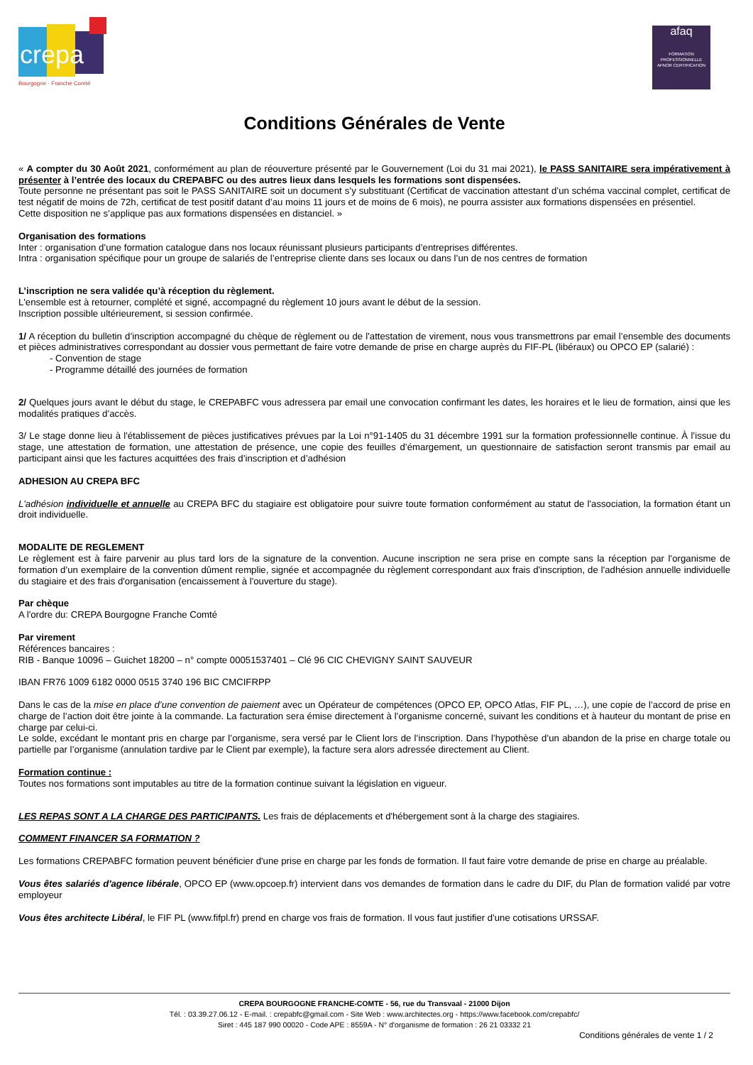crepa
Bourgogne · Franche Comté
afaq
FORMATION PROFESSIONNELLE
AFNOR CERTIFICATION
Conditions Générales de Vente
« A compter du 30 Août 2021, conformément au plan de réouverture présenté par le Gouvernement (Loi du 31 mai 2021), le PASS SANITAIRE sera impérativement à présenter à l’entrée des locaux du CREPABFC ou des autres lieux dans lesquels les formations sont dispensées.
Toute personne ne présentant pas soit le PASS SANITAIRE soit un document s’y substituant (Certificat de vaccination attestant d’un schéma vaccinal complet, certificat de test négatif de moins de 72h, certificat de test positif datant d’au moins 11 jours et de moins de 6 mois), ne pourra assister aux formations dispensées en présentiel.
Cette disposition ne s’applique pas aux formations dispensées en distanciel. »
Organisation des formations
Inter : organisation d’une formation catalogue dans nos locaux réunissant plusieurs participants d’entreprises différentes.
Intra : organisation spécifique pour un groupe de salariés de l’entreprise cliente dans ses locaux ou dans l’un de nos centres de formation
L’inscription ne sera validée qu’à réception du règlement.
L'ensemble est à retourner, complété et signé, accompagné du règlement 10 jours avant le début de la session.
Inscription possible ultérieurement, si session confirmée.
1/ A réception du bulletin d’inscription accompagné du chèque de règlement ou de l'attestation de virement, nous vous transmettrons par email l’ensemble des documents et pièces administratives correspondant au dossier vous permettant de faire votre demande de prise en charge auprès du FIF-PL (libéraux) ou OPCO EP (salarié) :
- Convention de stage
- Programme détaillé des journées de formation
2/ Quelques jours avant le début du stage, le CREPABFC vous adressera par email une convocation confirmant les dates, les horaires et le lieu de formation, ainsi que les modalités pratiques d’accès.
3/ Le stage donne lieu à l'établissement de pièces justificatives prévues par la Loi n°91-1405 du 31 décembre 1991 sur la formation professionnelle continue. À l’issue du stage, une attestation de formation, une attestation de présence, une copie des feuilles d’émargement, un questionnaire de satisfaction seront transmis par email au participant ainsi que les factures acquittées des frais d’inscription et d’adhésion
ADHESION AU CREPA BFC
L'adhésion individuelle et annuelle au CREPA BFC du stagiaire est obligatoire pour suivre toute formation conformément au statut de l'association, la formation étant un droit individuelle.
MODALITE DE REGLEMENT
Le règlement est à faire parvenir au plus tard lors de la signature de la convention. Aucune inscription ne sera prise en compte sans la réception par l’organisme de formation d’un exemplaire de la convention dûment remplie, signée et accompagnée du règlement correspondant aux frais d'inscription, de l'adhésion annuelle individuelle du stagiaire et des frais d'organisation (encaissement à l'ouverture du stage).
Par chèque
A l'ordre du: CREPA Bourgogne Franche Comté
Par virement
Références bancaires :
RIB - Banque 10096 – Guichet 18200 – n° compte 00051537401 – Clé 96 CIC CHEVIGNY SAINT SAUVEUR
IBAN FR76 1009 6182 0000 0515 3740 196 BIC CMCIFRPP
Dans le cas de la mise en place d’une convention de paiement avec un Opérateur de compétences (OPCO EP, OPCO Atlas, FIF PL, …), une copie de l’accord de prise en charge de l’action doit être jointe à la commande. La facturation sera émise directement à l’organisme concerné, suivant les conditions et à hauteur du montant de prise en charge par celui-ci.
Le solde, excédant le montant pris en charge par l’organisme, sera versé par le Client lors de l’inscription. Dans l’hypothèse d’un abandon de la prise en charge totale ou partielle par l’organisme (annulation tardive par le Client par exemple), la facture sera alors adressée directement au Client.
Formation continue :
Toutes nos formations sont imputables au titre de la formation continue suivant la législation en vigueur.
LES REPAS SONT A LA CHARGE DES PARTICIPANTS. Les frais de déplacements et d'hébergement sont à la charge des stagiaires.
COMMENT FINANCER SA FORMATION ?
Les formations CREPABFC formation peuvent bénéficier d'une prise en charge par les fonds de formation. Il faut faire votre demande de prise en charge au préalable.
Vous êtes salariés d'agence libérale, OPCO EP (www.opcoep.fr) intervient dans vos demandes de formation dans le cadre du DIF, du Plan de formation validé par votre employeur
Vous êtes architecte Libéral, le FIF PL (www.fifpl.fr) prend en charge vos frais de formation. Il vous faut justifier d'une cotisations URSSAF.
CREPA BOURGOGNE FRANCHE-COMTE - 56, rue du Transvaal - 21000 Dijon
Tél. : 03.39.27.06.12 - E-mail. : crepabfc@gmail.com - Site Web : www.architectes.org - https://www.facebook.com/crepabfc/
Siret : 445 187 990 00020 - Code APE : 8559A - N° d'organisme de formation : 26 21 03332 21
Conditions générales de vente 1 / 2